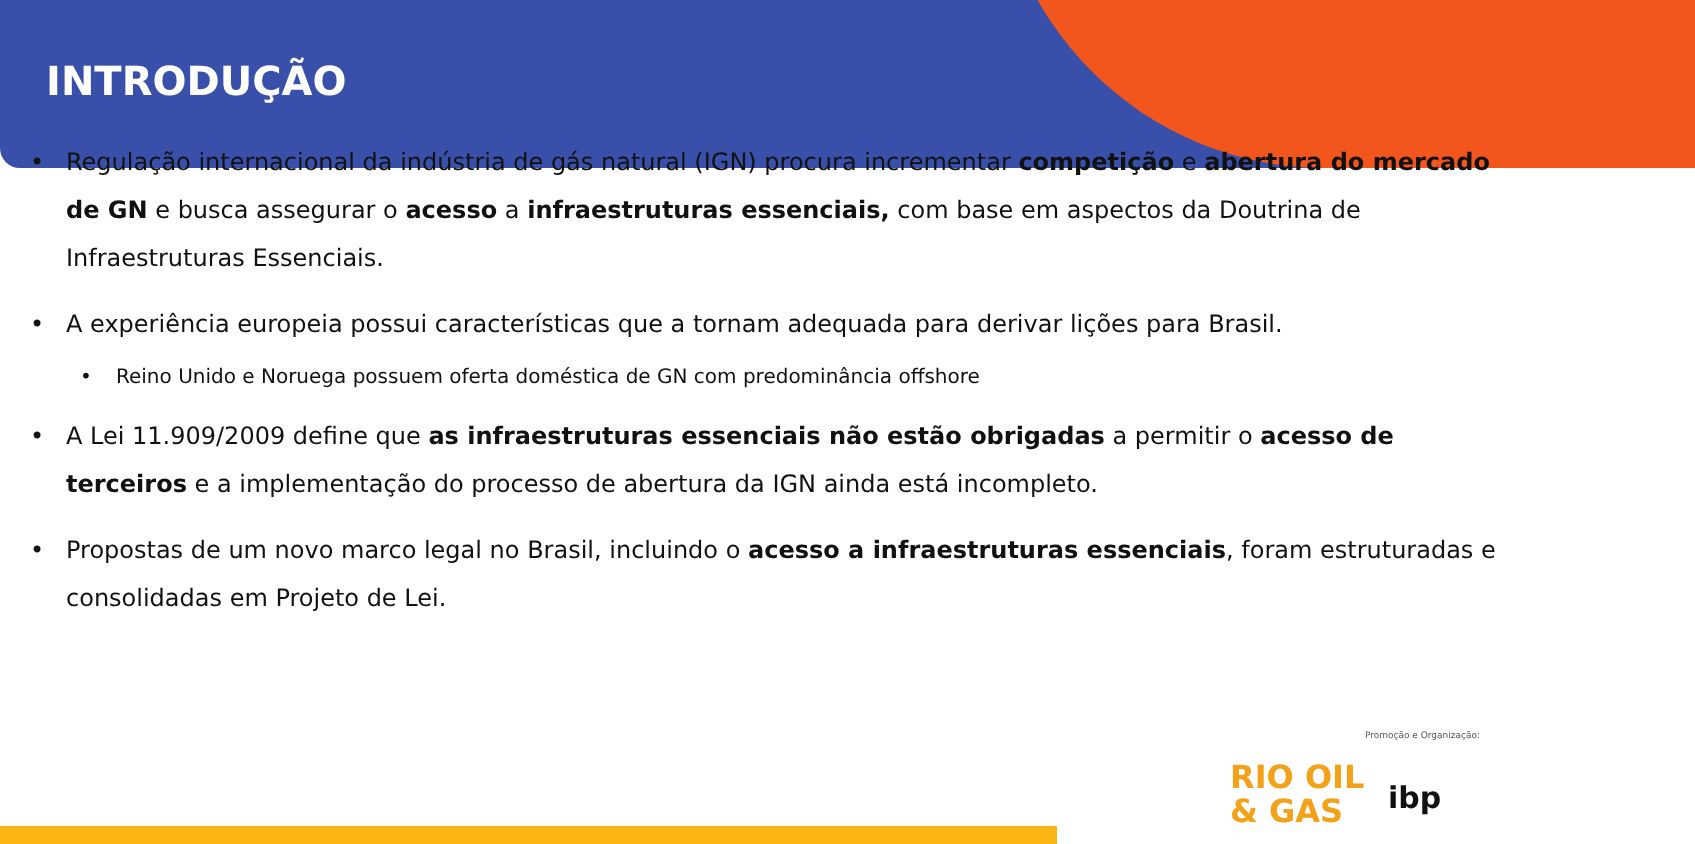INTRODUÇÃO
Regulação internacional da indústria de gás natural (IGN) procura incrementar competição e abertura do mercado de GN e busca assegurar o acesso a infraestruturas essenciais, com base em aspectos da Doutrina de Infraestruturas Essenciais.
A experiência europeia possui características que a tornam adequada para derivar lições para Brasil.
Reino Unido e Noruega possuem oferta doméstica de GN com predominância offshore
A Lei 11.909/2009 define que as infraestruturas essenciais não estão obrigadas a permitir o acesso de terceiros e a implementação do processo de abertura da IGN ainda está incompleto.
Propostas de um novo marco legal no Brasil, incluindo o acesso a infraestruturas essenciais, foram estruturadas e consolidadas em Projeto de Lei.
Promoção e Organização:
RIO OIL
& GAS
ibp